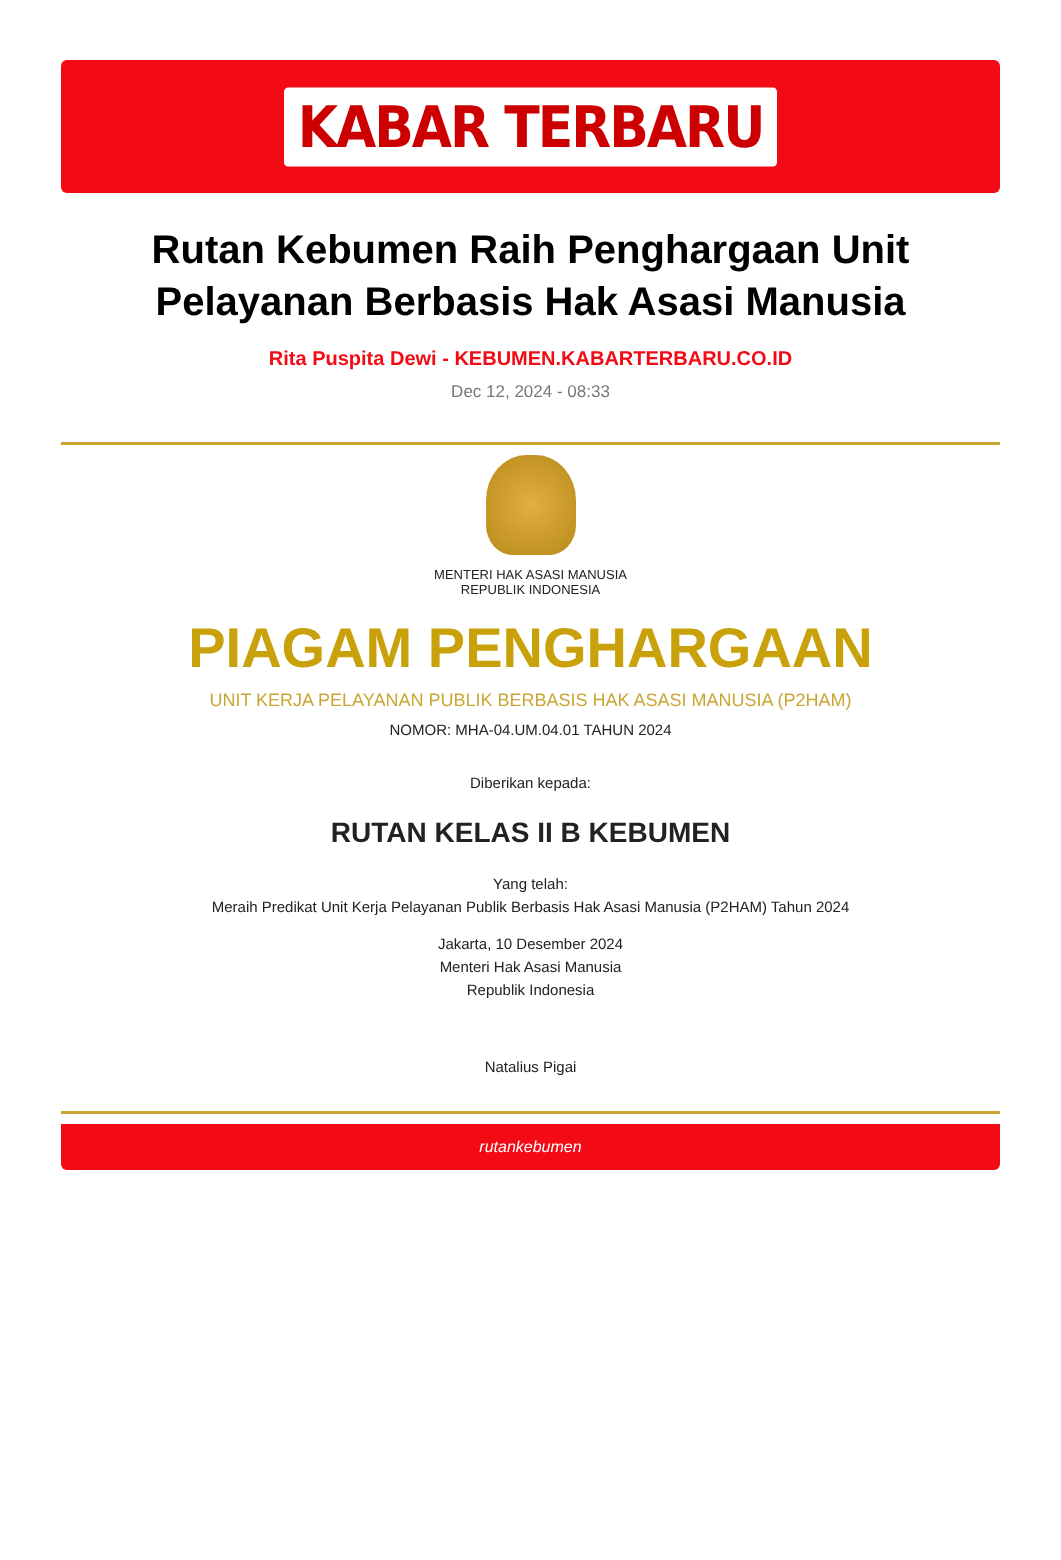KABAR TERBARU
Rutan Kebumen Raih Penghargaan Unit Pelayanan Berbasis Hak Asasi Manusia
Rita Puspita Dewi - KEBUMEN.KABARTERBARU.CO.ID
Dec 12, 2024 - 08:33
MENTERI HAK ASASI MANUSIA
REPUBLIK INDONESIA
PIAGAM PENGHARGAAN
UNIT KERJA PELAYANAN PUBLIK BERBASIS HAK ASASI MANUSIA (P2HAM)
NOMOR: MHA-04.UM.04.01 TAHUN 2024
Diberikan kepada:
RUTAN KELAS II B KEBUMEN
Yang telah:
Meraih Predikat Unit Kerja Pelayanan Publik Berbasis Hak Asasi Manusia (P2HAM) Tahun 2024
Jakarta, 10 Desember 2024
Menteri Hak Asasi Manusia
Republik Indonesia
Natalius Pigai
rutankebumen